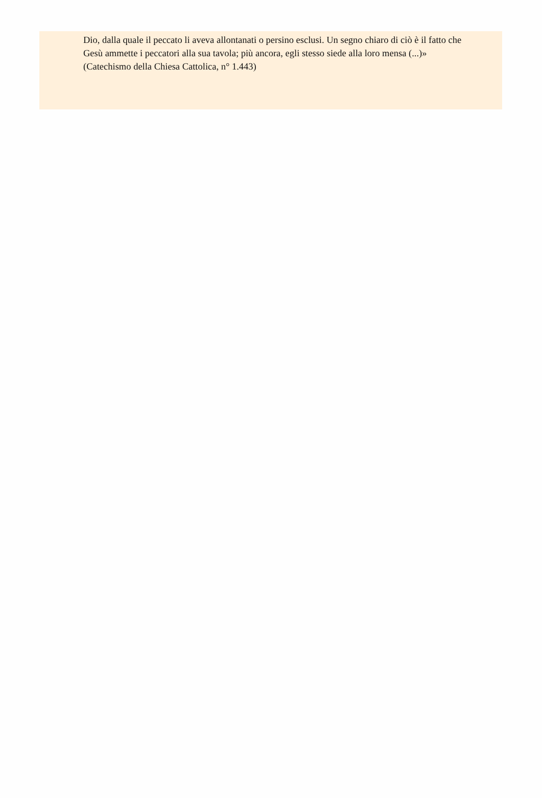Dio, dalla quale il peccato li aveva allontanati o persino esclusi. Un segno chiaro di ciò è il fatto che Gesù ammette i peccatori alla sua tavola; più ancora, egli stesso siede alla loro mensa (...)»
(Catechismo della Chiesa Cattolica, n° 1.443)